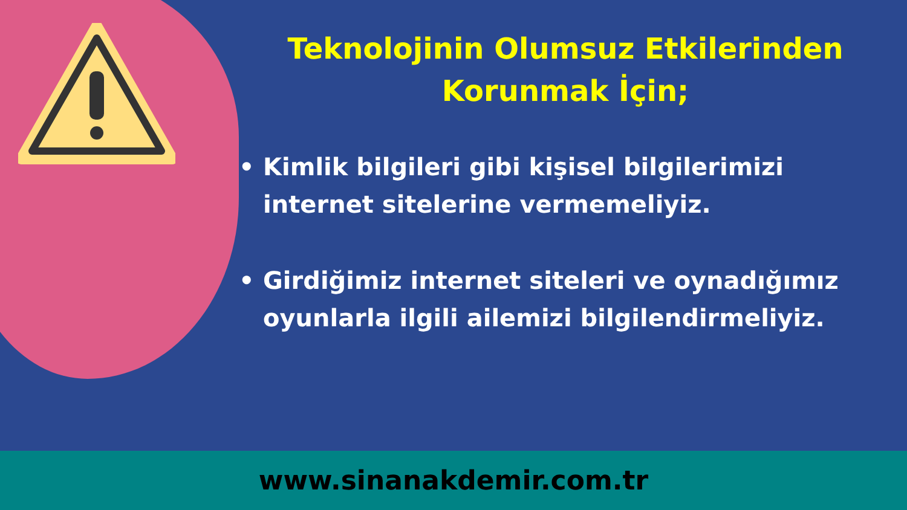Teknolojinin Olumsuz Etkilerinden
Korunmak İçin;
• Kimlik bilgileri gibi kişisel bilgilerimizi internet sitelerine vermemeliyiz.
• Girdiğimiz internet siteleri ve oynadığımız oyunlarla ilgili ailemizi bilgilendirmeliyiz.
www.sinanakdemir.com.tr